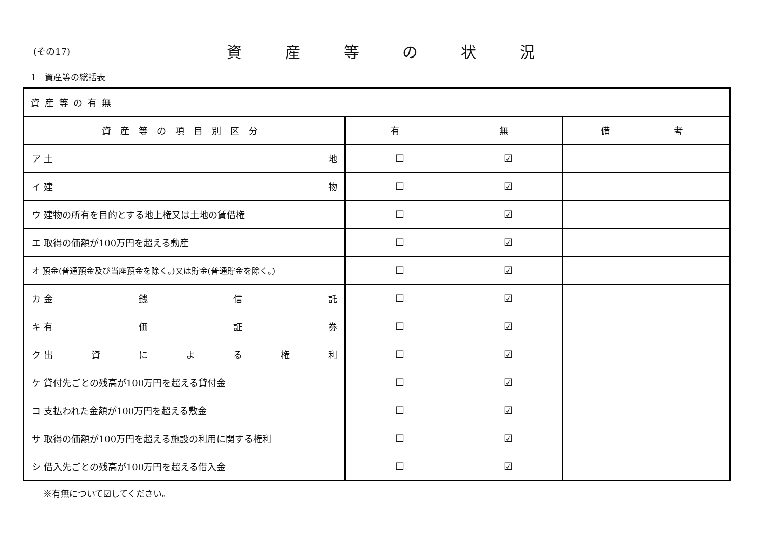(その17)
資産等の状況
1　資産等の総括表
| 資産等の有無 | | | |
| 資産等の項目別区分 | 有 | 無 | 備 考 |
| ア 土 地 | ☐ | ☑ | |
| イ 建 物 | ☐ | ☑ | |
| ウ 建物の所有を目的とする地上権又は土地の賃借権 | ☐ | ☑ | |
| エ 取得の価額が100万円を超える動産 | ☐ | ☑ | |
| オ 預金(普通預金及び当座預金を除く。)又は貯金(普通貯金を除く。) | ☐ | ☑ | |
| カ 金 銭 信 託 | ☐ | ☑ | |
| キ 有 価 証 券 | ☐ | ☑ | |
| ク 出 資 に よ る 権 利 | ☐ | ☑ | |
| ケ 貸付先ごとの残高が100万円を超える貸付金 | ☐ | ☑ | |
| コ 支払われた金額が100万円を超える敷金 | ☐ | ☑ | |
| サ 取得の価額が100万円を超える施設の利用に関する権利 | ☐ | ☑ | |
| シ 借入先ごとの残高が100万円を超える借入金 | ☐ | ☑ | |
※有無について☑してください。